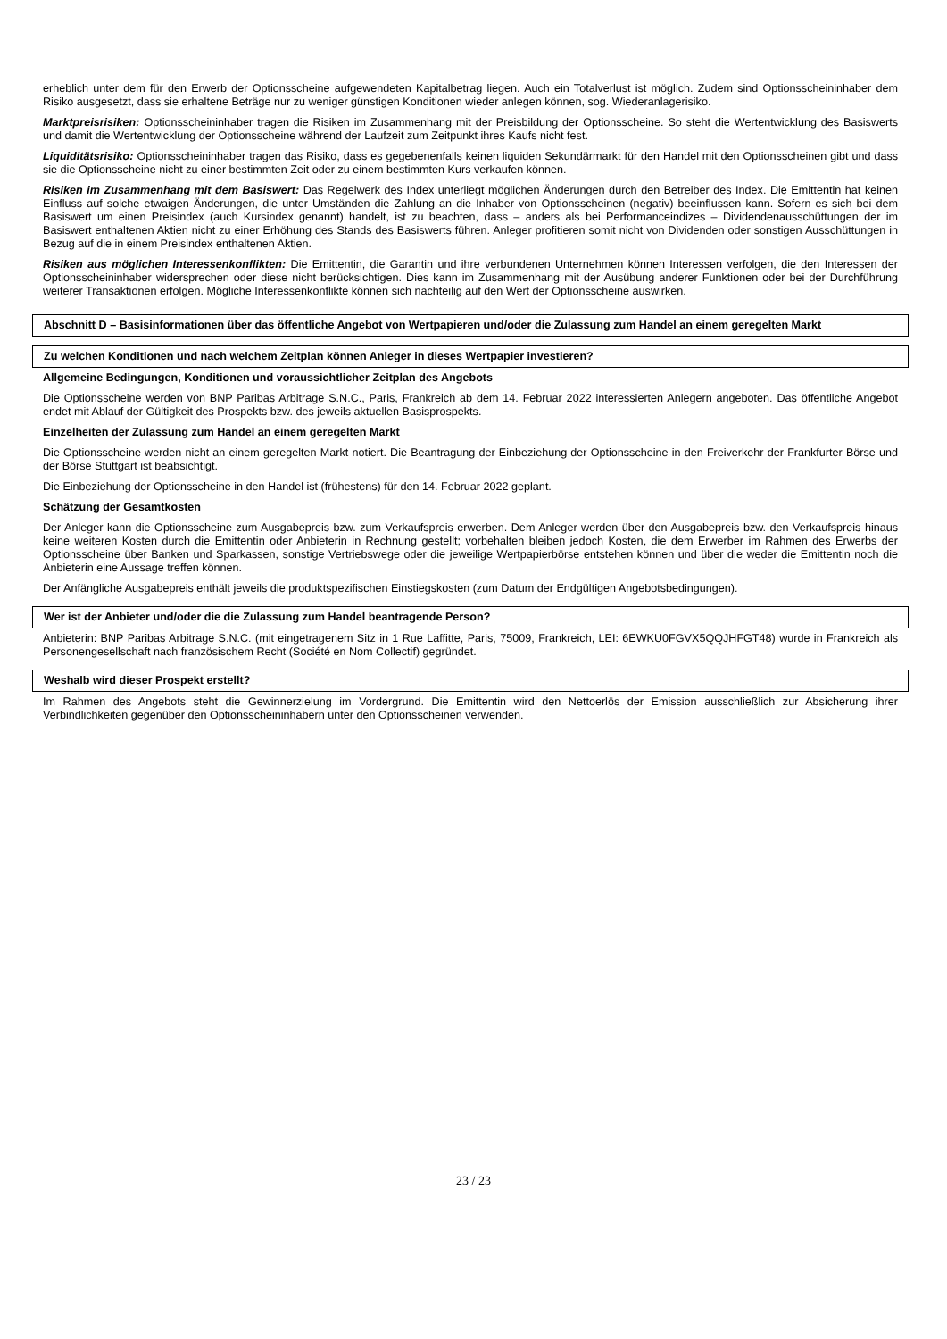erheblich unter dem für den Erwerb der Optionsscheine aufgewendeten Kapitalbetrag liegen. Auch ein Totalverlust ist möglich. Zudem sind Optionsscheininhaber dem Risiko ausgesetzt, dass sie erhaltene Beträge nur zu weniger günstigen Konditionen wieder anlegen können, sog. Wiederanlagerisiko.
Marktpreisrisiken: Optionsscheininhaber tragen die Risiken im Zusammenhang mit der Preisbildung der Optionsscheine. So steht die Wertentwicklung des Basiswerts und damit die Wertentwicklung der Optionsscheine während der Laufzeit zum Zeitpunkt ihres Kaufs nicht fest.
Liquiditätsrisiko: Optionsscheininhaber tragen das Risiko, dass es gegebenenfalls keinen liquiden Sekundärmarkt für den Handel mit den Optionsscheinen gibt und dass sie die Optionsscheine nicht zu einer bestimmten Zeit oder zu einem bestimmten Kurs verkaufen können.
Risiken im Zusammenhang mit dem Basiswert: Das Regelwerk des Index unterliegt möglichen Änderungen durch den Betreiber des Index. Die Emittentin hat keinen Einfluss auf solche etwaigen Änderungen, die unter Umständen die Zahlung an die Inhaber von Optionsscheinen (negativ) beeinflussen kann. Sofern es sich bei dem Basiswert um einen Preisindex (auch Kursindex genannt) handelt, ist zu beachten, dass – anders als bei Performanceindizes – Dividendenausschüttungen der im Basiswert enthaltenen Aktien nicht zu einer Erhöhung des Stands des Basiswerts führen. Anleger profitieren somit nicht von Dividenden oder sonstigen Ausschüttungen in Bezug auf die in einem Preisindex enthaltenen Aktien.
Risiken aus möglichen Interessenkonflikten: Die Emittentin, die Garantin und ihre verbundenen Unternehmen können Interessen verfolgen, die den Interessen der Optionsscheininhaber widersprechen oder diese nicht berücksichtigen. Dies kann im Zusammenhang mit der Ausübung anderer Funktionen oder bei der Durchführung weiterer Transaktionen erfolgen. Mögliche Interessenkonflikte können sich nachteilig auf den Wert der Optionsscheine auswirken.
Abschnitt D – Basisinformationen über das öffentliche Angebot von Wertpapieren und/oder die Zulassung zum Handel an einem geregelten Markt
Zu welchen Konditionen und nach welchem Zeitplan können Anleger in dieses Wertpapier investieren?
Allgemeine Bedingungen, Konditionen und voraussichtlicher Zeitplan des Angebots
Die Optionsscheine werden von BNP Paribas Arbitrage S.N.C., Paris, Frankreich ab dem 14. Februar 2022 interessierten Anlegern angeboten. Das öffentliche Angebot endet mit Ablauf der Gültigkeit des Prospekts bzw. des jeweils aktuellen Basisprospekts.
Einzelheiten der Zulassung zum Handel an einem geregelten Markt
Die Optionsscheine werden nicht an einem geregelten Markt notiert. Die Beantragung der Einbeziehung der Optionsscheine in den Freiverkehr der Frankfurter Börse und der Börse Stuttgart ist beabsichtigt.
Die Einbeziehung der Optionsscheine in den Handel ist (frühestens) für den 14. Februar 2022 geplant.
Schätzung der Gesamtkosten
Der Anleger kann die Optionsscheine zum Ausgabepreis bzw. zum Verkaufspreis erwerben. Dem Anleger werden über den Ausgabepreis bzw. den Verkaufspreis hinaus keine weiteren Kosten durch die Emittentin oder Anbieterin in Rechnung gestellt; vorbehalten bleiben jedoch Kosten, die dem Erwerber im Rahmen des Erwerbs der Optionsscheine über Banken und Sparkassen, sonstige Vertriebswege oder die jeweilige Wertpapierbörse entstehen können und über die weder die Emittentin noch die Anbieterin eine Aussage treffen können.
Der Anfängliche Ausgabepreis enthält jeweils die produktspezifischen Einstiegskosten (zum Datum der Endgültigen Angebotsbedingungen).
Wer ist der Anbieter und/oder die die Zulassung zum Handel beantragende Person?
Anbieterin: BNP Paribas Arbitrage S.N.C. (mit eingetragenem Sitz in 1 Rue Laffitte, Paris, 75009, Frankreich, LEI: 6EWKU0FGVX5QQJHFGT48) wurde in Frankreich als Personengesellschaft nach französischem Recht (Société en Nom Collectif) gegründet.
Weshalb wird dieser Prospekt erstellt?
Im Rahmen des Angebots steht die Gewinnerzielung im Vordergrund. Die Emittentin wird den Nettoerlös der Emission ausschließlich zur Absicherung ihrer Verbindlichkeiten gegenüber den Optionsscheininhabern unter den Optionsscheinen verwenden.
23 / 23